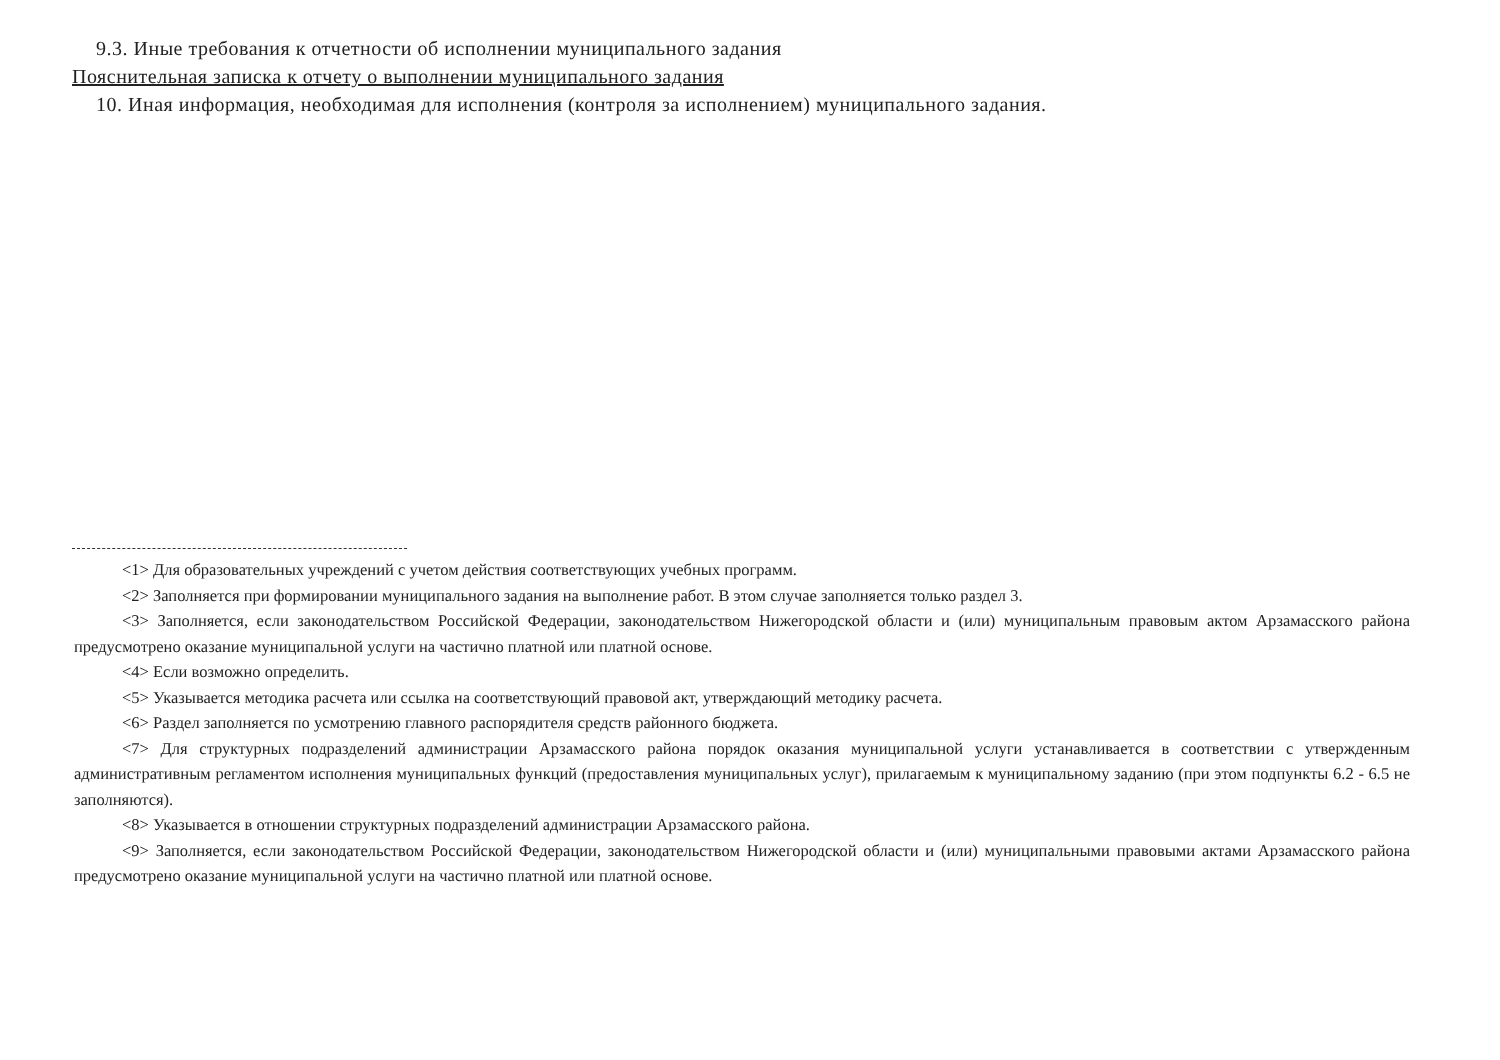9.3. Иные требования к отчетности об исполнении муниципального задания
Пояснительная записка к отчету о выполнении муниципального задания
10. Иная информация, необходимая для исполнения (контроля за исполнением) муниципального задания.
<1> Для образовательных учреждений с учетом действия соответствующих учебных программ.
<2> Заполняется при формировании муниципального задания на выполнение работ. В этом случае заполняется только раздел 3.
<3> Заполняется, если законодательством Российской Федерации, законодательством Нижегородской области и (или) муниципальным правовым актом Арзамасского района предусмотрено оказание муниципальной услуги на частично платной или платной основе.
<4> Если возможно определить.
<5> Указывается методика расчета или ссылка на соответствующий правовой акт, утверждающий методику расчета.
<6> Раздел заполняется по усмотрению главного распорядителя средств районного бюджета.
<7> Для структурных подразделений администрации Арзамасского района порядок оказания муниципальной услуги устанавливается в соответствии с утвержденным административным регламентом исполнения муниципальных функций (предоставления муниципальных услуг), прилагаемым к муниципальному заданию (при этом подпункты 6.2 - 6.5 не заполняются).
<8> Указывается в отношении структурных подразделений администрации Арзамасского района.
<9> Заполняется, если законодательством Российской Федерации, законодательством Нижегородской области и (или) муниципальными правовыми актами Арзамасского района предусмотрено оказание муниципальной услуги на частично платной или платной основе.